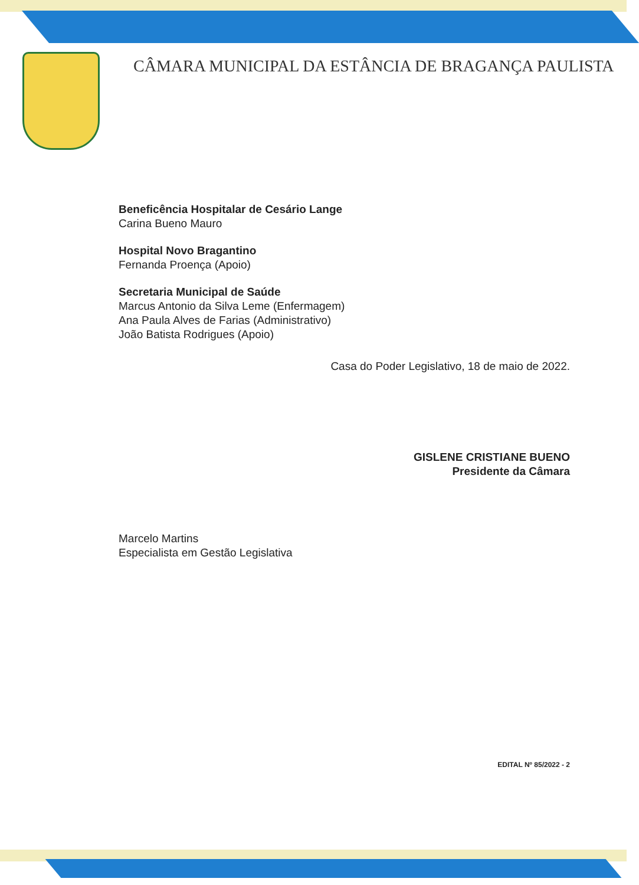CÂMARA MUNICIPAL DA ESTÂNCIA DE BRAGANÇA PAULISTA
Beneficência Hospitalar de Cesário Lange
Carina Bueno Mauro
Hospital Novo Bragantino
Fernanda Proença (Apoio)
Secretaria Municipal de Saúde
Marcus Antonio da Silva Leme (Enfermagem)
Ana Paula Alves de Farias (Administrativo)
João Batista Rodrigues (Apoio)
Casa do Poder Legislativo, 18 de maio de 2022.
GISLENE CRISTIANE BUENO
Presidente da Câmara
Marcelo Martins
Especialista em Gestão Legislativa
EDITAL Nº 85/2022 - 2